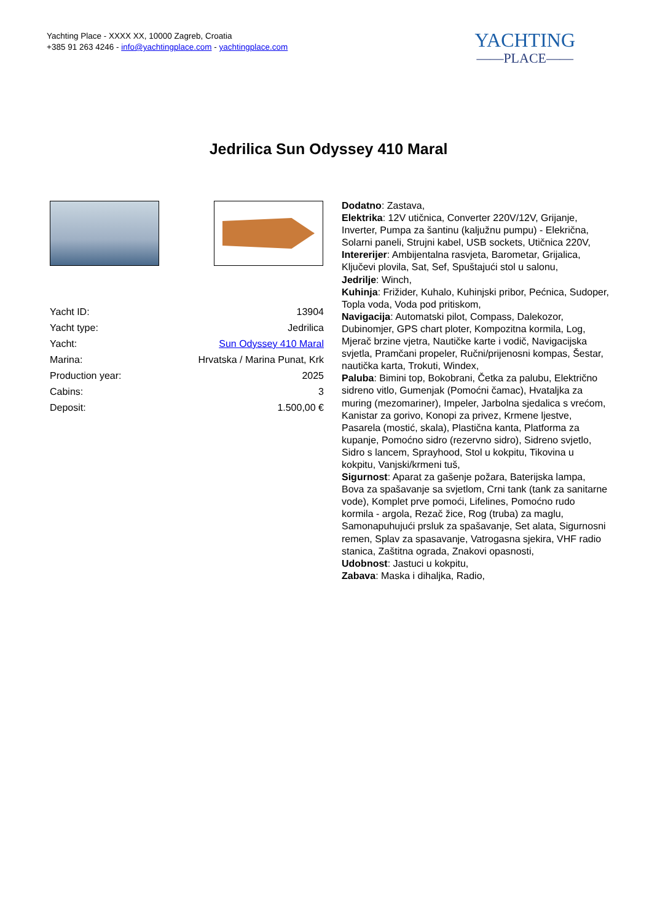Yachting Place - XXXX XX, 10000 Zagreb, Croatia
+385 91 263 4246 - info@yachtingplace.com - yachtingplace.com
YACHTING
——PLACE——
Jedrilica Sun Odyssey 410 Maral
| Yacht ID: | 13904 |
| Yacht type: | Jedrilica |
| Yacht: | Sun Odyssey 410 Maral |
| Marina: | Hrvatska / Marina Punat, Krk |
| Production year: | 2025 |
| Cabins: | 3 |
| Deposit: | 1.500,00 € |
Dodatno: Zastava,
Elektrika: 12V utičnica, Converter 220V/12V, Grijanje, Inverter, Pumpa za šantinu (kaljužnu pumpu) - Elekrična, Solarni paneli, Strujni kabel, USB sockets, Utičnica 220V,
Intererijer: Ambijentalna rasvjeta, Barometar, Grijalica, Ključevi plovila, Sat, Sef, Spuštajući stol u salonu,
Jedrilje: Winch,
Kuhinja: Frižider, Kuhalo, Kuhinjski pribor, Pećnica, Sudoper, Topla voda, Voda pod pritiskom,
Navigacija: Automatski pilot, Compass, Dalekozor, Dubinomjer, GPS chart ploter, Kompozitna kormila, Log, Mjerač brzine vjetra, Nautičke karte i vodič, Navigacijska svjetla, Pramčani propeler, Ručni/prijenosni kompas, Šestar, nautička karta, Trokuti, Windex,
Paluba: Bimini top, Bokobrani, Četka za palubu, Električno sidreno vitlo, Gumenjak (Pomoćni čamac), Hvataljka za muring (mezomariner), Impeler, Jarbolna sjedalica s vrećom, Kanistar za gorivo, Konopi za privez, Krmene ljestve, Pasarela (mostić, skala), Plastična kanta, Platforma za kupanje, Pomoćno sidro (rezervno sidro), Sidreno svjetlo, Sidro s lancem, Sprayhood, Stol u kokpitu, Tikovina u kokpitu, Vanjski/krmeni tuš,
Sigurnost: Aparat za gašenje požara, Baterijska lampa, Bova za spašavanje sa svjetlom, Crni tank (tank za sanitarne vode), Komplet prve pomoći, Lifelines, Pomoćno rudo kormila - argola, Rezač žice, Rog (truba) za maglu, Samonapuhujući prsluk za spašavanje, Set alata, Sigurnosni remen, Splav za spasavanje, Vatrogasna sjekira, VHF radio stanica, Zaštitna ograda, Znakovi opasnosti,
Udobnost: Jastuci u kokpitu,
Zabava: Maska i dihaljka, Radio,